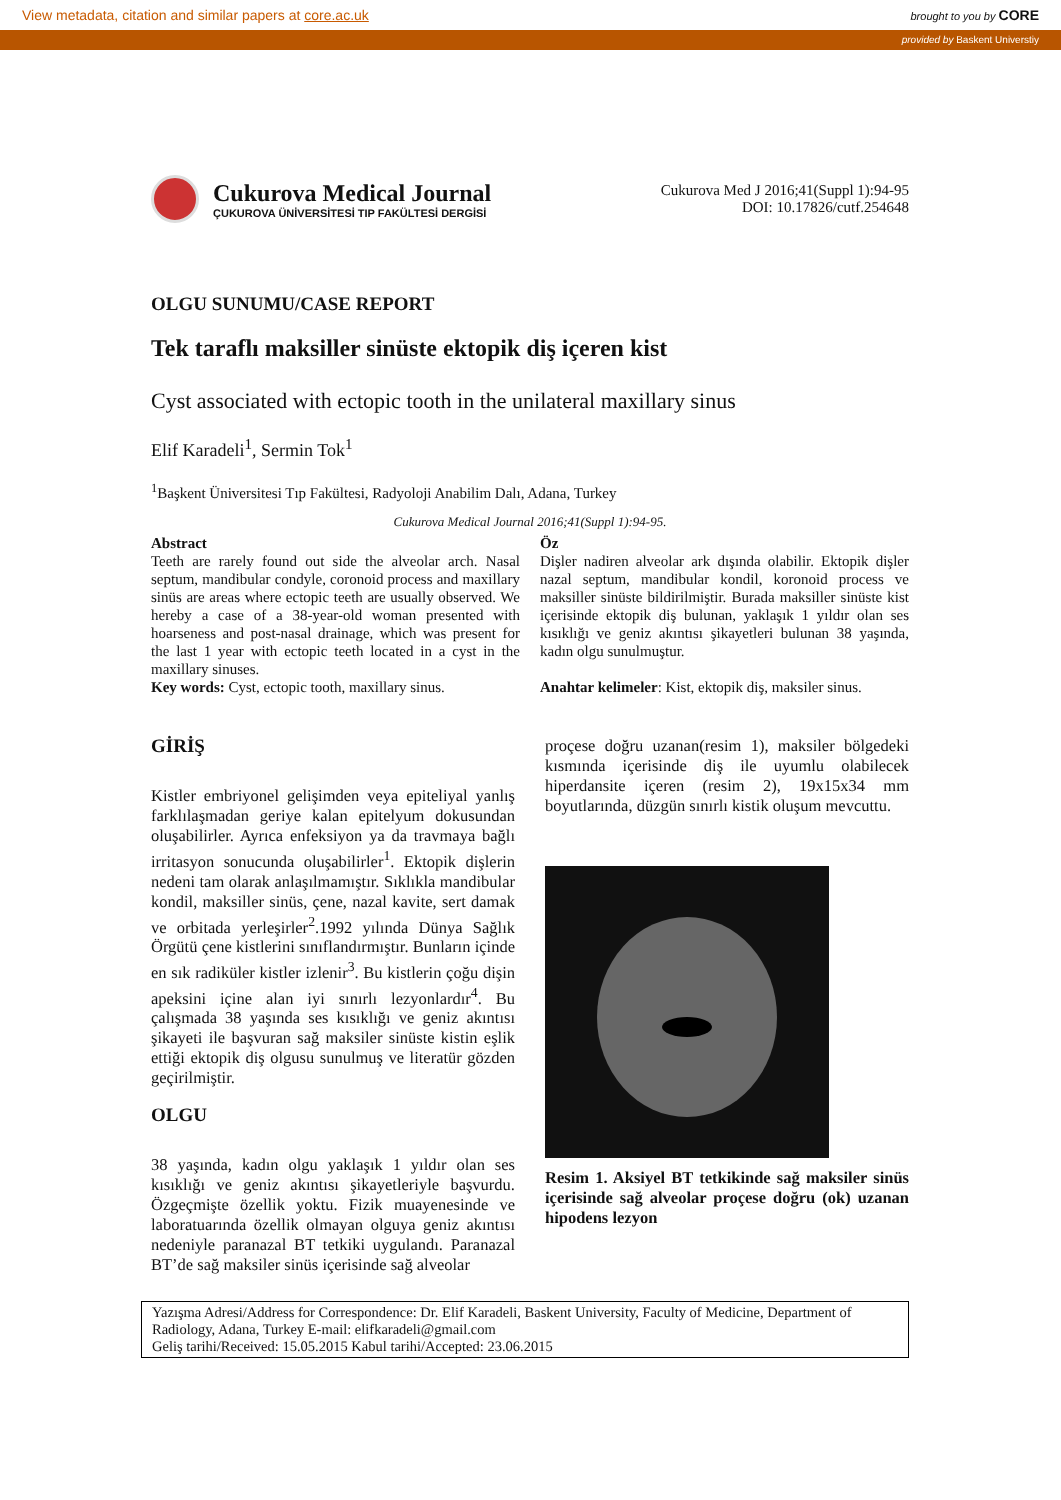View metadata, citation and similar papers at core.ac.uk brought to you by CORE
provided by Baskent Universtiy
Cukurova Medical Journal
ÇUKUROVA ÜNİVERSİTESİ TIP FAKÜLTESİ DERGİSİ
Cukurova Med J 2016;41(Suppl 1):94-95
DOI: 10.17826/cutf.254648
OLGU SUNUMU/CASE REPORT
Tek taraflı maksiller sinüste ektopik diş içeren kist
Cyst associated with ectopic tooth in the unilateral maxillary sinus
Elif Karadeli<sup>1</sup>, Sermin Tok<sup>1</sup>
<sup>1</sup> Başkent Üniversitesi Tıp Fakültesi, Radyoloji Anabilim Dalı, Adana, Turkey
Cukurova Medical Journal 2016;41(Suppl 1):94-95.
Abstract
Teeth are rarely found out side the alveolar arch. Nasal septum, mandibular condyle, coronoid process and maxillary sinüs are areas where ectopic teeth are usually observed. We hereby a case of a 38-year-old woman presented with hoarseness and post-nasal drainage, which was present for the last 1 year with ectopic teeth located in a cyst in the maxillary sinuses.
Key words: Cyst, ectopic tooth, maxillary sinus.
Öz
Dişler nadiren alveolar ark dışında olabilir. Ektopik dişler nazal septum, mandibular kondil, koronoid process ve maksiller sinüste bildirilmiştir. Burada maksiller sinüste kist içerisinde ektopik diş bulunan, yaklaşık 1 yıldır olan ses kısıklığı ve geniz akıntısı şikayetleri bulunan 38 yaşında, kadın olgu sunulmuştur.
Anahtar kelimeler: Kist, ektopik diş, maksiler sinus.
GİRİŞ
Kistler embriyonel gelişimden veya epiteliyal yanlış farklılaşmadan geriye kalan epitelyum dokusundan oluşabilirler. Ayrıca enfeksiyon ya da travmaya bağlı irritasyon sonucunda oluşabilirler<sup>1</sup>. Ektopik dişlerin nedeni tam olarak anlaşılmamıştır. Sıklıkla mandibular kondil, maksiller sinüs, çene, nazal kavite, sert damak ve orbitada yerleşirler<sup>2</sup>.1992 yılında Dünya Sağlık Örgütü çene kistlerini sınıflandırmıştır. Bunların içinde en sık radiküler kistler izlenir<sup>3</sup>. Bu kistlerin çoğu dişin apeksini içine alan iyi sınırlı lezyonlardır<sup>4</sup>. Bu çalışmada 38 yaşında ses kısıklığı ve geniz akıntısı şikayeti ile başvuran sağ maksiler sinüste kistin eşlik ettiği ektopik diş olgusu sunulmuş ve literatür gözden geçirilmiştir.
OLGU
38 yaşında, kadın olgu yaklaşık 1 yıldır olan ses kısıklığı ve geniz akıntısı şikayetleriyle başvurdu. Özgeçmişte özellik yoktu. Fizik muayenesinde ve laboratuarında özellik olmayan olguya geniz akıntısı nedeniyle paranazal BT tetkiki uygulandı. Paranazal BT’de sağ maksiler sinüs içerisinde sağ alveolar
proçese doğru uzanan(resim 1), maksiler bölgedeki kısmında içerisinde diş ile uyumlu olabilecek hiperdansite içeren (resim 2), 19x15x34 mm boyutlarında, düzgün sınırlı kistik oluşum mevcuttu.
Resim 1. Aksiyel BT tetkikinde sağ maksiler sinüs içerisinde sağ alveolar proçese doğru (ok) uzanan hipodens lezyon
Yazışma Adresi/Address for Correspondence: Dr. Elif Karadeli, Baskent University, Faculty of Medicine, Department of Radiology, Adana, Turkey E-mail: elifkaradeli@gmail.com
Geliş tarihi/Received: 15.05.2015 Kabul tarihi/Accepted: 23.06.2015